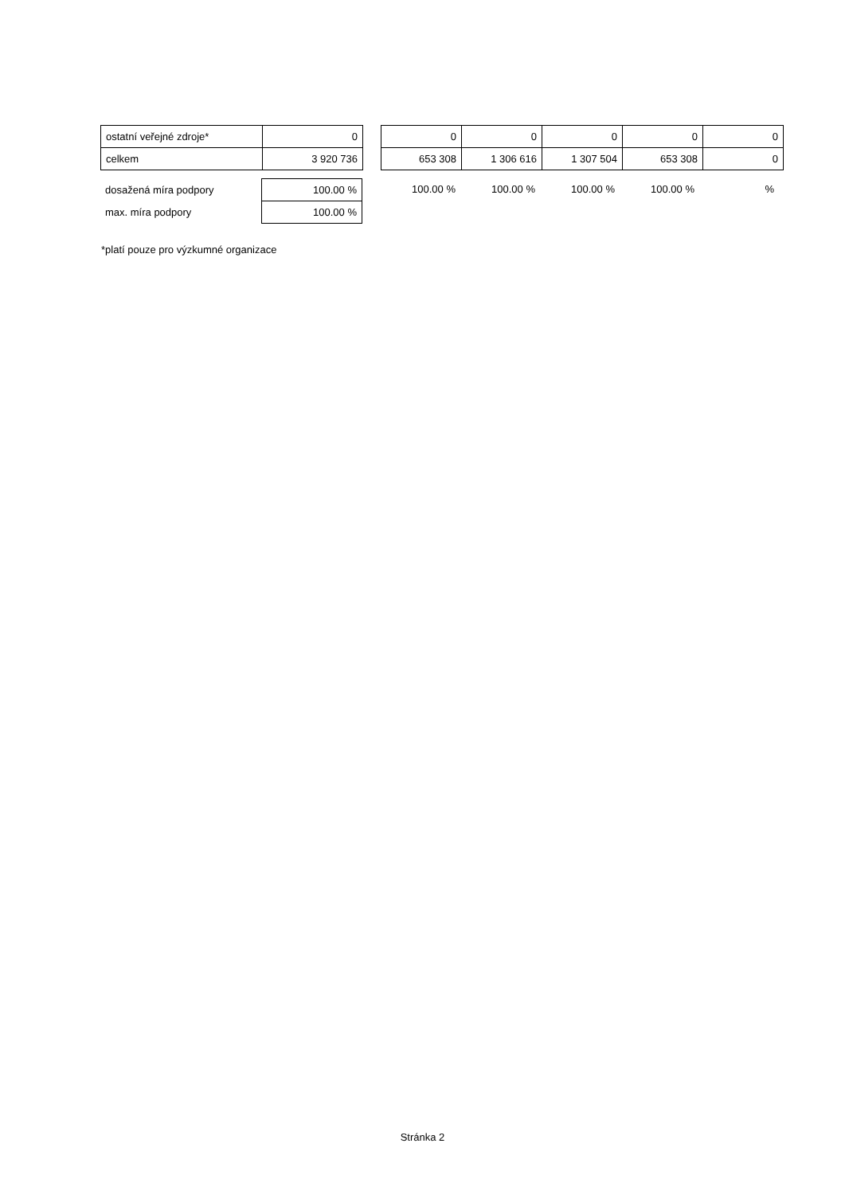| ostatní veřejné zdroje* | 0 |
| celkem | 3 920 736 |
| 0 | 0 | 0 | 0 | 0 |
| 653 308 | 1 306 616 | 1 307 504 | 653 308 | 0 |
| dosažená míra podpory | 100.00 % |
| max. míra podpory | 100.00 % |
| 100.00 % | 100.00 % | 100.00 % | 100.00 % | % |
*platí pouze pro výzkumné organizace
Stránka 2